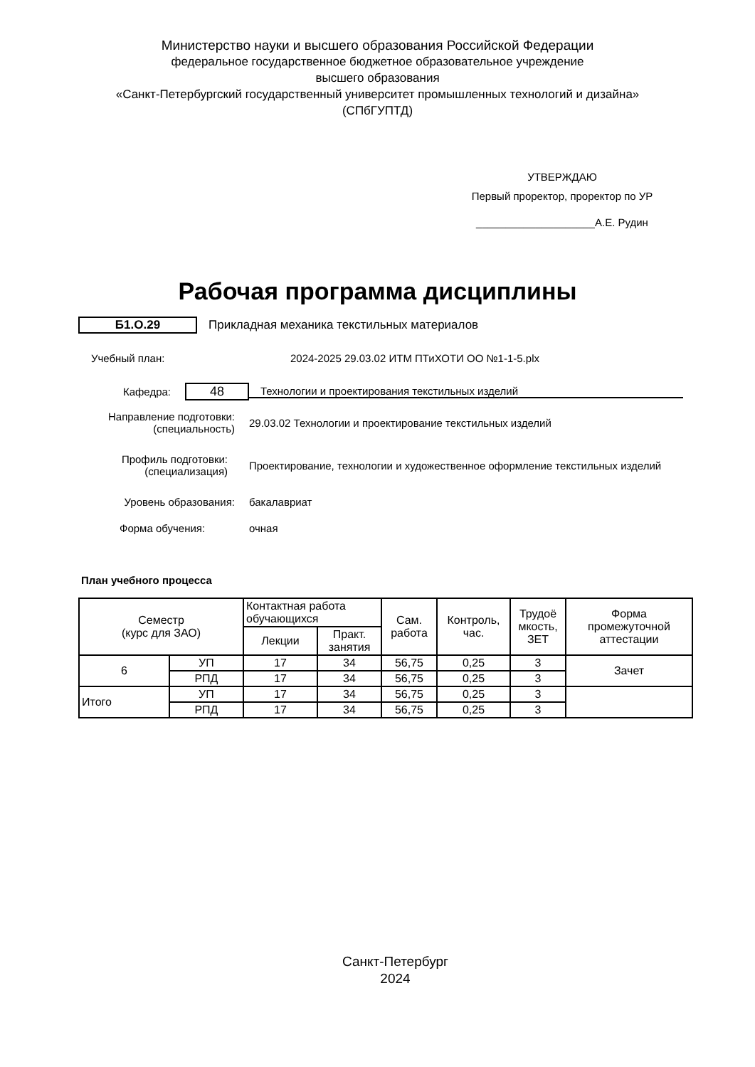Министерство науки и высшего образования Российской Федерации
федеральное государственное бюджетное образовательное учреждение
высшего образования
«Санкт-Петербургский государственный университет промышленных технологий и дизайна»
(СПбГУПТД)
УТВЕРЖДАЮ
Первый проректор, проректор по УР
____________________А.Е. Рудин
Рабочая программа дисциплины
Б1.О.29
Прикладная механика текстильных материалов
Учебный план:
2024-2025 29.03.02 ИТМ ПТиХОТИ ОО №1-1-5.plx
Кафедра:
48
Технологии и проектирования текстильных изделий
Направление подготовки:
(специальность)
29.03.02 Технологии и проектирование текстильных изделий
Профиль подготовки:
(специализация)
Проектирование, технологии и художественное оформление текстильных изделий
Уровень образования: бакалавриат
Форма обучения: очная
План учебного процесса
| Семестр (курс для ЗАО) | | Контактная работа обучающихся | | Сам. работа | Контроль, час. | Трудоё мкость, ЗЕТ | Форма промежуточной аттестации |
| --- | --- | --- | --- | --- | --- | --- | --- |
| | | Лекции | Практ. занятия | | | | |
| 6 | УП | 17 | 34 | 56,75 | 0,25 | 3 | Зачет |
| | РПД | 17 | 34 | 56,75 | 0,25 | 3 | |
| Итого | УП | 17 | 34 | 56,75 | 0,25 | 3 | |
| | РПД | 17 | 34 | 56,75 | 0,25 | 3 | |
Санкт-Петербург
2024